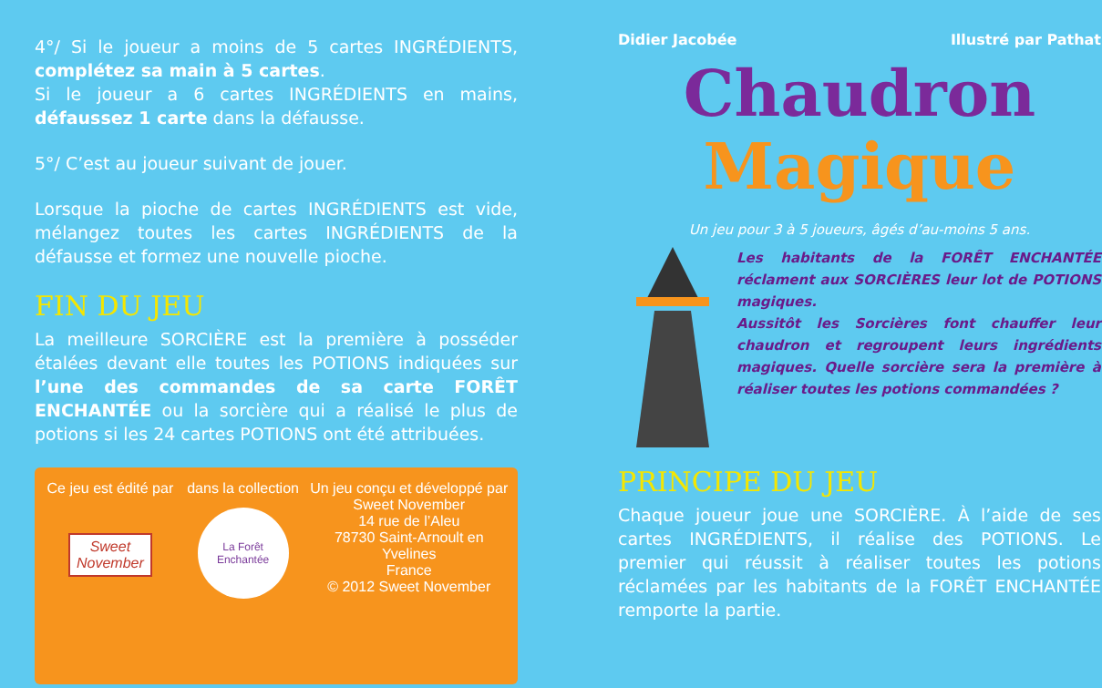4°/ Si le joueur a moins de 5 cartes INGRÉDIENTS, complétez sa main à 5 cartes.
Si le joueur a 6 cartes INGRÉDIENTS en mains, défaussez 1 carte dans la défausse.
5°/ C’est au joueur suivant de jouer.
Lorsque la pioche de cartes INGRÉDIENTS est vide, mélangez toutes les cartes INGRÉDIENTS de la défausse et formez une nouvelle pioche.
FIN DU JEU
La meilleure SORCIÈRE est la première à posséder étalées devant elle toutes les POTIONS indiquées sur l’une des commandes de sa carte FORÊT ENCHANTÉE ou la sorcière qui a réalisé le plus de potions si les 24 cartes POTIONS ont été attribuées.
Ce jeu est édité par
Sweet November
dans la collection
La Forêt Enchantée
Un jeu conçu et développé par
Sweet November
14 rue de l’Aleu
78730 Saint-Arnoult en Yvelines
France
© 2012 Sweet November
Didier Jacobée Illustré par Pathat
Chaudron
Magique
Un jeu pour 3 à 5 joueurs, âgés d’au-moins 5 ans.
Les habitants de la FORÊT ENCHANTÉE réclament aux SORCIÈRES leur lot de POTIONS magiques.
Aussitôt les Sorcières font chauffer leur chaudron et regroupent leurs ingrédients magiques. Quelle sorcière sera la première à réaliser toutes les potions commandées ?
PRINCIPE DU JEU
Chaque joueur joue une SORCIÈRE. À l’aide de ses cartes INGRÉDIENTS, il réalise des POTIONS. Le premier qui réussit à réaliser toutes les potions réclamées par les habitants de la FORÊT ENCHANTÉE remporte la partie.